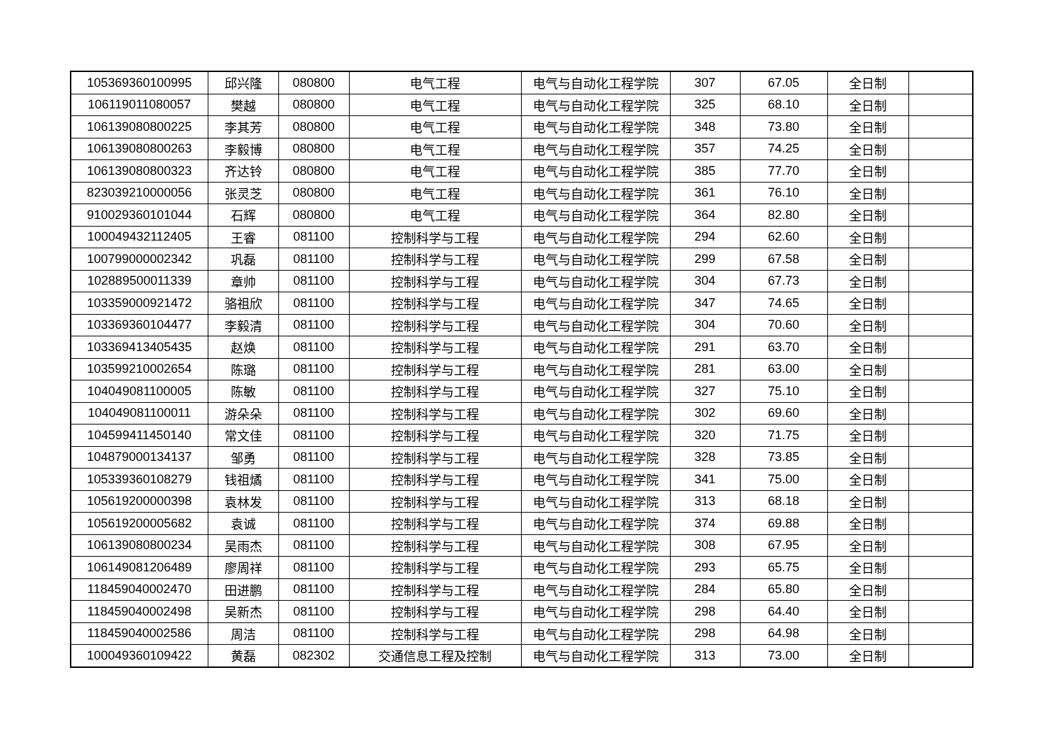| 105369360100995 | 邱兴隆 | 080800 | 电气工程 | 电气与自动化工程学院 | 307 | 67.05 | 全日制 | |
| 106119011080057 | 樊越 | 080800 | 电气工程 | 电气与自动化工程学院 | 325 | 68.10 | 全日制 | |
| 106139080800225 | 李其芳 | 080800 | 电气工程 | 电气与自动化工程学院 | 348 | 73.80 | 全日制 | |
| 106139080800263 | 李毅博 | 080800 | 电气工程 | 电气与自动化工程学院 | 357 | 74.25 | 全日制 | |
| 106139080800323 | 齐达铃 | 080800 | 电气工程 | 电气与自动化工程学院 | 385 | 77.70 | 全日制 | |
| 823039210000056 | 张灵芝 | 080800 | 电气工程 | 电气与自动化工程学院 | 361 | 76.10 | 全日制 | |
| 910029360101044 | 石辉 | 080800 | 电气工程 | 电气与自动化工程学院 | 364 | 82.80 | 全日制 | |
| 100049432112405 | 王睿 | 081100 | 控制科学与工程 | 电气与自动化工程学院 | 294 | 62.60 | 全日制 | |
| 100799000002342 | 巩磊 | 081100 | 控制科学与工程 | 电气与自动化工程学院 | 299 | 67.58 | 全日制 | |
| 102889500011339 | 章帅 | 081100 | 控制科学与工程 | 电气与自动化工程学院 | 304 | 67.73 | 全日制 | |
| 103359000921472 | 骆祖欣 | 081100 | 控制科学与工程 | 电气与自动化工程学院 | 347 | 74.65 | 全日制 | |
| 103369360104477 | 李毅清 | 081100 | 控制科学与工程 | 电气与自动化工程学院 | 304 | 70.60 | 全日制 | |
| 103369413405435 | 赵焕 | 081100 | 控制科学与工程 | 电气与自动化工程学院 | 291 | 63.70 | 全日制 | |
| 103599210002654 | 陈璐 | 081100 | 控制科学与工程 | 电气与自动化工程学院 | 281 | 63.00 | 全日制 | |
| 104049081100005 | 陈敏 | 081100 | 控制科学与工程 | 电气与自动化工程学院 | 327 | 75.10 | 全日制 | |
| 104049081100011 | 游朵朵 | 081100 | 控制科学与工程 | 电气与自动化工程学院 | 302 | 69.60 | 全日制 | |
| 104599411450140 | 常文佳 | 081100 | 控制科学与工程 | 电气与自动化工程学院 | 320 | 71.75 | 全日制 | |
| 104879000134137 | 邹勇 | 081100 | 控制科学与工程 | 电气与自动化工程学院 | 328 | 73.85 | 全日制 | |
| 105339360108279 | 钱祖燏 | 081100 | 控制科学与工程 | 电气与自动化工程学院 | 341 | 75.00 | 全日制 | |
| 105619200000398 | 袁林发 | 081100 | 控制科学与工程 | 电气与自动化工程学院 | 313 | 68.18 | 全日制 | |
| 105619200005682 | 袁诚 | 081100 | 控制科学与工程 | 电气与自动化工程学院 | 374 | 69.88 | 全日制 | |
| 106139080800234 | 吴雨杰 | 081100 | 控制科学与工程 | 电气与自动化工程学院 | 308 | 67.95 | 全日制 | |
| 106149081206489 | 廖周祥 | 081100 | 控制科学与工程 | 电气与自动化工程学院 | 293 | 65.75 | 全日制 | |
| 118459040002470 | 田进鹏 | 081100 | 控制科学与工程 | 电气与自动化工程学院 | 284 | 65.80 | 全日制 | |
| 118459040002498 | 吴新杰 | 081100 | 控制科学与工程 | 电气与自动化工程学院 | 298 | 64.40 | 全日制 | |
| 118459040002586 | 周洁 | 081100 | 控制科学与工程 | 电气与自动化工程学院 | 298 | 64.98 | 全日制 | |
| 100049360109422 | 黄磊 | 082302 | 交通信息工程及控制 | 电气与自动化工程学院 | 313 | 73.00 | 全日制 | |